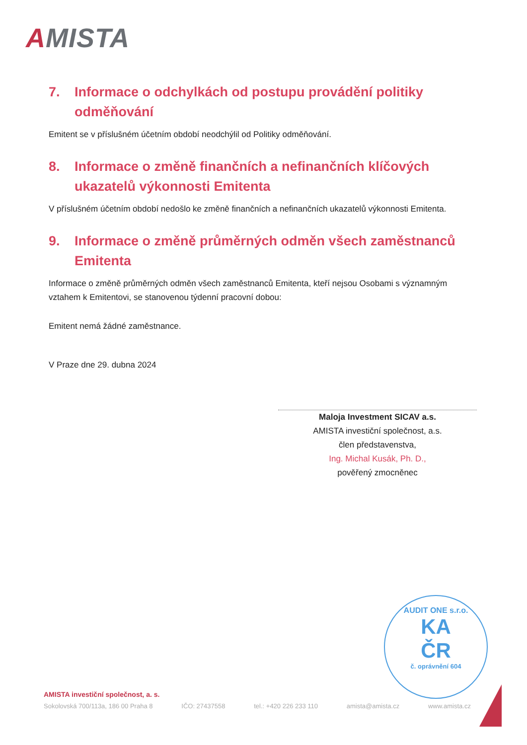AMISTA
7. Informace o odchylkách od postupu provádění politiky odměňování
Emitent se v příslušném účetním období neodchýlil od Politiky odměňování.
8. Informace o změně finančních a nefinančních klíčových ukazatelů výkonnosti Emitenta
V příslušném účetním období nedošlo ke změně finančních a nefinančních ukazatelů výkonnosti Emitenta.
9. Informace o změně průměrných odměn všech zaměstnanců Emitenta
Informace o změně průměrných odměn všech zaměstnanců Emitenta, kteří nejsou Osobami s významným vztahem k Emitentovi, se stanovenou týdenní pracovní dobou:
Emitent nemá žádné zaměstnance.
V Praze dne 29. dubna 2024
Maloja Investment SICAV a.s.
AMISTA investiční společnost, a.s.
člen představenstva,
Ing. Michal Kusák, Ph. D.,
pověřený zmocněnec
AUDIT ONE s.r.o.
KA
ČR
č. oprávnění 604
AMISTA investiční společnost, a. s.
Sokolovská 700/113a, 186 00 Praha 8 IČO: 27437558 tel.: +420 226 233 110 amista@amista.cz www.amista.cz